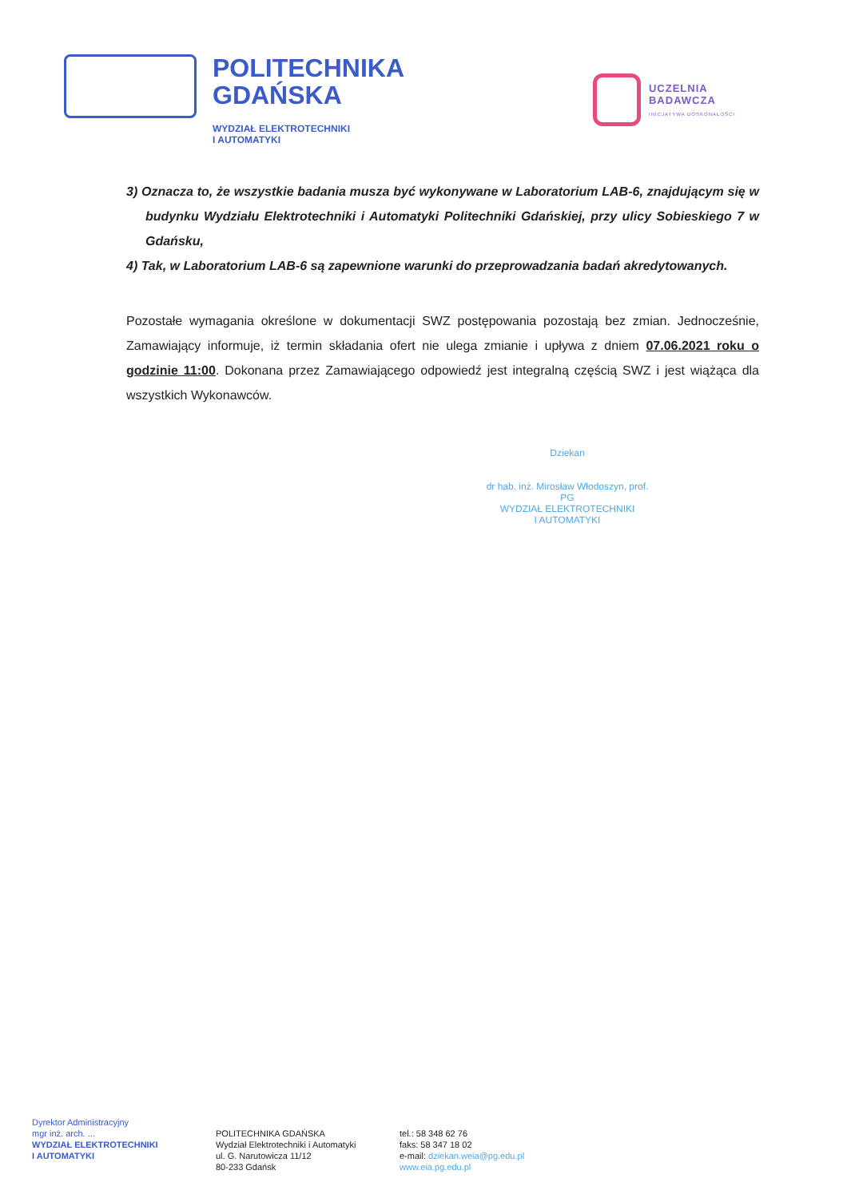POLITECHNIKA
GDAŃSKA
WYDZIAŁ ELEKTROTECHNIKI
I AUTOMATYKI
UCZELNIA
BADAWCZA
INICJATYWA DOSKONAŁOŚCI
3) Oznacza to, że wszystkie badania musza być wykonywane w Laboratorium LAB-6, znajdującym się w budynku Wydziału Elektrotechniki i Automatyki Politechniki Gdańskiej, przy ulicy Sobieskiego 7 w Gdańsku,
4) Tak, w Laboratorium LAB-6 są zapewnione warunki do przeprowadzania badań akredytowanych.
Pozostałe wymagania określone w dokumentacji SWZ postępowania pozostają bez zmian. Jednocześnie, Zamawiający informuje, iż termin składania ofert nie ulega zmianie i upływa z dniem 07.06.2021 roku o godzinie 11:00. Dokonana przez Zamawiającego odpowiedź jest integralną częścią SWZ i jest wiążąca dla wszystkich Wykonawców.
Dziekan
dr hab. inż. Mirosław Włodoszyn, prof. PG
WYDZIAŁ ELEKTROTECHNIKI
I AUTOMATYKI
Dyrektor Administracyjny
mgr inż. arch. ...
WYDZIAŁ ELEKTROTECHNIKI
I AUTOMATYKI
POLITECHNIKA GDAŃSKA
Wydział Elektrotechniki i Automatyki
ul. G. Narutowicza 11/12
80-233 Gdańsk
tel.: 58 348 62 76
faks: 58 347 18 02
e-mail: dziekan.weia@pg.edu.pl
www.eia.pg.edu.pl